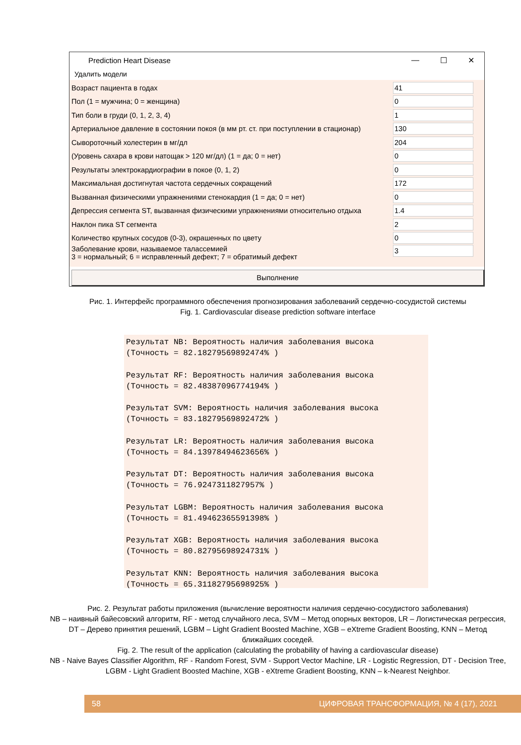Prediction Heart Disease — ☐ ✕
Удалить модели
Возраст пациента в годах 41
Пол (1 = мужчина; 0 = женщина) 0
Тип боли в груди (0, 1, 2, 3, 4) 1
Артериальное давление в состоянии покоя (в мм рт. ст. при поступлении в стационар) 130
Сывороточный холестерин в мг/дл 204
(Уровень сахара в крови натощак > 120 мг/дл) (1 = да; 0 = нет) 0
Результаты электрокардиографии в покое (0, 1, 2) 0
Максимальная достигнутая частота сердечных сокращений 172
Вызванная физическими упражнениями стенокардия (1 = да; 0 = нет) 0
Депрессия сегмента ST, вызванная физическими упражнениями относительно отдыха 1.4
Наклон пика ST сегмента 2
Количество крупных сосудов (0-3), окрашенных по цвету 0
Заболевание крови, называемое талассемией
3 = нормальный; 6 = исправленный дефект; 7 = обратимый дефект 3
Выполнение
Рис. 1. Интерфейс программного обеспечения прогнозирования заболеваний сердечно-сосудистой системы
Fig. 1. Cardiovascular disease prediction software interface
Результат NB: Вероятность наличия заболевания высока
(Точность = 82.18279569892474% )
Результат RF: Вероятность наличия заболевания высока
(Точность = 82.48387096774194% )
Результат SVM: Вероятность наличия заболевания высока
(Точность = 83.18279569892472% )
Результат LR: Вероятность наличия заболевания высока
(Точность = 84.13978494623656% )
Результат DT: Вероятность наличия заболевания высока
(Точность = 76.9247311827957% )
Результат LGBM: Вероятность наличия заболевания высока
(Точность = 81.49462365591398% )
Результат XGB: Вероятность наличия заболевания высока
(Точность = 80.82795698924731% )
Результат KNN: Вероятность наличия заболевания высока
(Точность = 65.31182795698925% )
Рис. 2. Результат работы приложения (вычисление вероятности наличия сердечно-сосудистого заболевания)
NB – наивный байесовский алгоритм, RF - метод случайного леса, SVM – Метод опорных векторов, LR – Логистическая регрессия, DT – Дерево принятия решений, LGBM – Light Gradient Boosted Machine, XGB – eXtreme Gradient Boosting, KNN – Метод ближайших соседей.
Fig. 2. The result of the application (calculating the probability of having a cardiovascular disease)
NB - Naive Bayes Classifier Algorithm, RF - Random Forest, SVM - Support Vector Machine, LR - Logistic Regression, DT - Decision Tree, LGBM - Light Gradient Boosted Machine, XGB - eXtreme Gradient Boosting, KNN – k-Nearest Neighbor.
58 ЦИФРОВАЯ ТРАНСФОРМАЦИЯ, № 4 (17), 2021